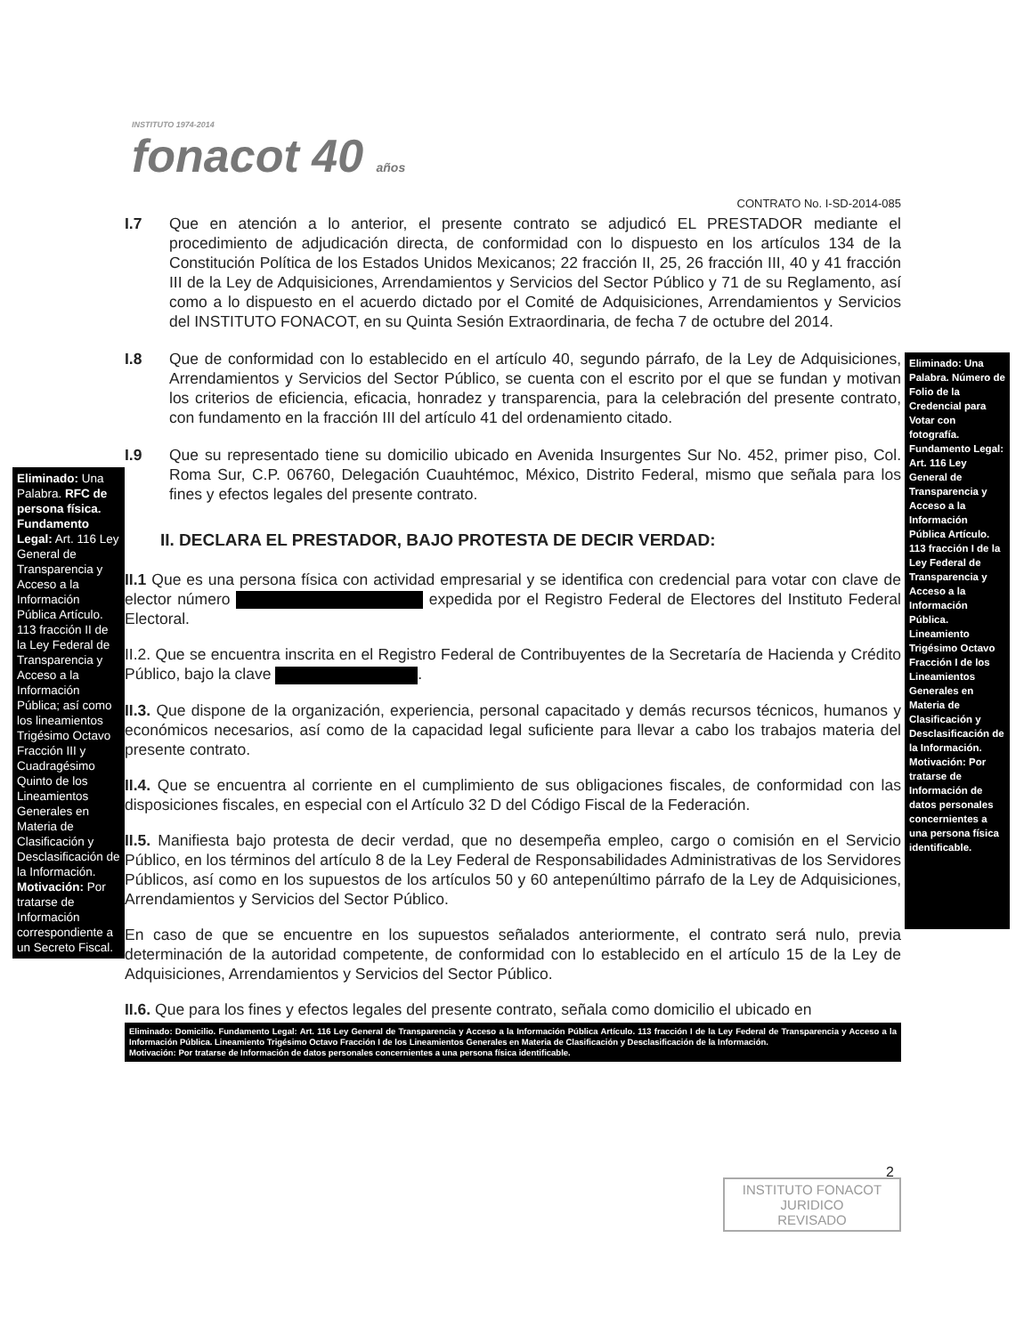INSTITUTO 1974-2014
fonacot 40 años
CONTRATO No. I-SD-2014-085
I.7 Que en atención a lo anterior, el presente contrato se adjudicó EL PRESTADOR mediante el procedimiento de adjudicación directa, de conformidad con lo dispuesto en los artículos 134 de la Constitución Política de los Estados Unidos Mexicanos; 22 fracción II, 25, 26 fracción III, 40 y 41 fracción III de la Ley de Adquisiciones, Arrendamientos y Servicios del Sector Público y 71 de su Reglamento, así como a lo dispuesto en el acuerdo dictado por el Comité de Adquisiciones, Arrendamientos y Servicios del INSTITUTO FONACOT, en su Quinta Sesión Extraordinaria, de fecha 7 de octubre del 2014.
I.8 Que de conformidad con lo establecido en el artículo 40, segundo párrafo, de la Ley de Adquisiciones, Arrendamientos y Servicios del Sector Público, se cuenta con el escrito por el que se fundan y motivan los criterios de eficiencia, eficacia, honradez y transparencia, para la celebración del presente contrato, con fundamento en la fracción III del artículo 41 del ordenamiento citado.
I.9 Que su representado tiene su domicilio ubicado en Avenida Insurgentes Sur No. 452, primer piso, Col. Roma Sur, C.P. 06760, Delegación Cuauhtémoc, México, Distrito Federal, mismo que señala para los fines y efectos legales del presente contrato.
II. DECLARA EL PRESTADOR, BAJO PROTESTA DE DECIR VERDAD:
II.1 Que es una persona física con actividad empresarial y se identifica con credencial para votar con clave de elector número expedida por el Registro Federal de Electores del Instituto Federal Electoral.
II.2. Que se encuentra inscrita en el Registro Federal de Contribuyentes de la Secretaría de Hacienda y Crédito Público, bajo la clave .
II.3. Que dispone de la organización, experiencia, personal capacitado y demás recursos técnicos, humanos y económicos necesarios, así como de la capacidad legal suficiente para llevar a cabo los trabajos materia del presente contrato.
II.4. Que se encuentra al corriente en el cumplimiento de sus obligaciones fiscales, de conformidad con las disposiciones fiscales, en especial con el Artículo 32 D del Código Fiscal de la Federación.
II.5. Manifiesta bajo protesta de decir verdad, que no desempeña empleo, cargo o comisión en el Servicio Público, en los términos del artículo 8 de la Ley Federal de Responsabilidades Administrativas de los Servidores Públicos, así como en los supuestos de los artículos 50 y 60 antepenúltimo párrafo de la Ley de Adquisiciones, Arrendamientos y Servicios del Sector Público.
En caso de que se encuentre en los supuestos señalados anteriormente, el contrato será nulo, previa determinación de la autoridad competente, de conformidad con lo establecido en el artículo 15 de la Ley de Adquisiciones, Arrendamientos y Servicios del Sector Público.
II.6. Que para los fines y efectos legales del presente contrato, señala como domicilio el ubicado en
Eliminado: Domicilio. Fundamento Legal: Art. 116 Ley General de Transparencia y Acceso a la Información Pública Artículo. 113 fracción I de la Ley Federal de Transparencia y Acceso a la Información Pública. Lineamiento Trigésimo Octavo Fracción I de los Lineamientos Generales en Materia de Clasificación y Desclasificación de la Información.
Motivación: Por tratarse de Información de datos personales concernientes a una persona física identificable.
Eliminado: Una Palabra. RFC de persona física. Fundamento Legal: Art. 116 Ley General de Transparencia y Acceso a la Información Pública Artículo. 113 fracción II de la Ley Federal de Transparencia y Acceso a la Información Pública; así como los lineamientos Trigésimo Octavo Fracción III y Cuadragésimo Quinto de los Lineamientos Generales en Materia de Clasificación y Desclasificación de la Información. Motivación: Por tratarse de Información correspondiente a un Secreto Fiscal.
Eliminado: Una Palabra. Número de Folio de la Credencial para Votar con fotografía. Fundamento Legal: Art. 116 Ley General de Transparencia y Acceso a la Información Pública Artículo. 113 fracción I de la Ley Federal de Transparencia y Acceso a la Información Pública. Lineamiento Trigésimo Octavo Fracción I de los Lineamientos Generales en Materia de Clasificación y Desclasificación de la Información. Motivación: Por tratarse de Información de datos personales concernientes a una persona física identificable.
2
INSTITUTO FONACOT
JURIDICO
REVISADO